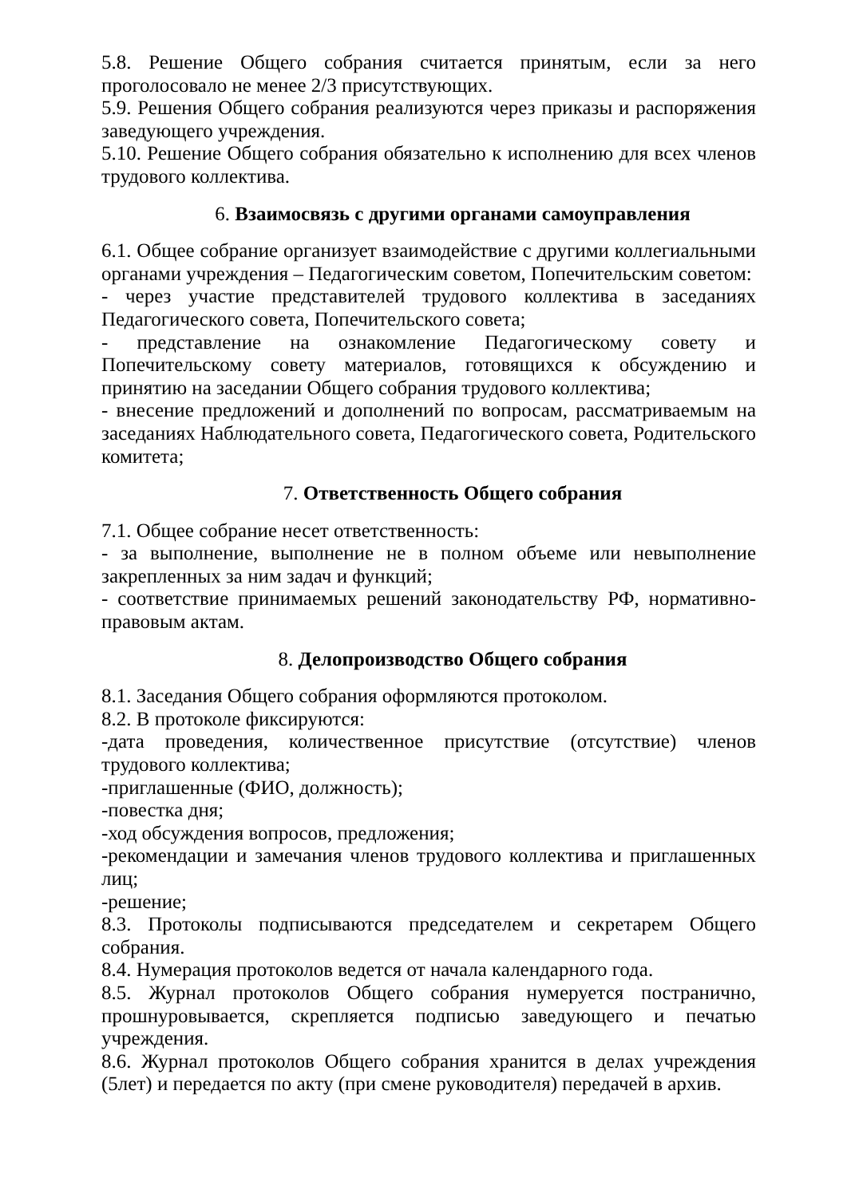5.8. Решение Общего собрания считается принятым, если за него проголосовало не менее 2/3 присутствующих.
5.9. Решения Общего собрания реализуются через приказы и распоряжения заведующего учреждения.
5.10. Решение Общего собрания обязательно к исполнению для всех членов трудового коллектива.
6. Взаимосвязь с другими органами самоуправления
6.1. Общее собрание организует взаимодействие с другими коллегиальными органами учреждения – Педагогическим советом, Попечительским советом:
- через участие представителей трудового коллектива в заседаниях Педагогического совета, Попечительского совета;
- представление на ознакомление Педагогическому совету и Попечительскому совету материалов, готовящихся к обсуждению и принятию на заседании Общего собрания трудового коллектива;
- внесение предложений и дополнений по вопросам, рассматриваемым на заседаниях Наблюдательного совета, Педагогического совета, Родительского комитета;
7. Ответственность Общего собрания
7.1. Общее собрание несет ответственность:
- за выполнение, выполнение не в полном объеме или невыполнение закрепленных за ним задач и функций;
- соответствие принимаемых решений законодательству РФ, нормативно-правовым актам.
8. Делопроизводство Общего собрания
8.1. Заседания Общего собрания оформляются протоколом.
8.2. В протоколе фиксируются:
-дата проведения, количественное присутствие (отсутствие) членов трудового коллектива;
-приглашенные (ФИО, должность);
-повестка дня;
-ход обсуждения вопросов, предложения;
-рекомендации и замечания членов трудового коллектива и приглашенных лиц;
-решение;
8.3. Протоколы подписываются председателем и секретарем Общего собрания.
8.4. Нумерация протоколов ведется от начала календарного года.
8.5. Журнал протоколов Общего собрания нумеруется постранично, прошнуровывается, скрепляется подписью заведующего и печатью учреждения.
8.6. Журнал протоколов Общего собрания хранится в делах учреждения (5лет) и передается по акту (при смене руководителя) передачей в архив.